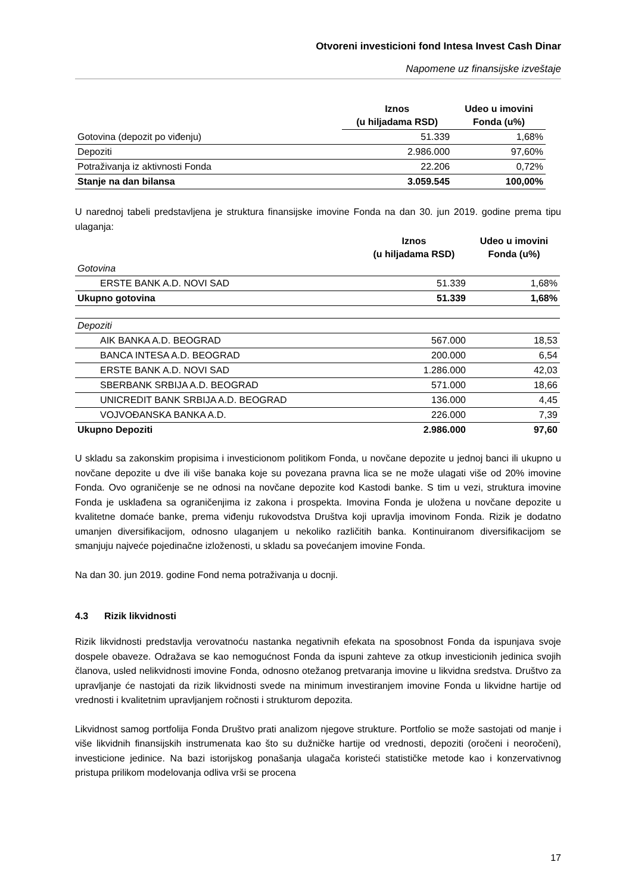Otvoreni investicioni fond Intesa Invest Cash Dinar
Napomene uz finansijske izveštaje
| | Iznos (u hiljadama RSD) | Udeo u imovini Fonda (u%) |
| --- | --- | --- |
| Gotovina (depozit po viđenju) | 51.339 | 1,68% |
| Depoziti | 2.986.000 | 97,60% |
| Potraživanja iz aktivnosti Fonda | 22.206 | 0,72% |
| Stanje na dan bilansa | 3.059.545 | 100,00% |
U narednoj tabeli predstavljena je struktura finansijske imovine Fonda na dan 30. jun 2019. godine prema tipu ulaganja:
| | Iznos (u hiljadama RSD) | Udeo u imovini Fonda (u%) |
| --- | --- | --- |
| Gotovina | | |
| ERSTE BANK A.D. NOVI SAD | 51.339 | 1,68% |
| Ukupno gotovina | 51.339 | 1,68% |
| Depoziti | | |
| AIK BANKA A.D. BEOGRAD | 567.000 | 18,53 |
| BANCA INTESA A.D. BEOGRAD | 200.000 | 6,54 |
| ERSTE BANK A.D. NOVI SAD | 1.286.000 | 42,03 |
| SBERBANK SRBIJA A.D. BEOGRAD | 571.000 | 18,66 |
| UNICREDIT BANK SRBIJA A.D. BEOGRAD | 136.000 | 4,45 |
| VOJVOĐANSKA BANKA A.D. | 226.000 | 7,39 |
| Ukupno Depoziti | 2.986.000 | 97,60 |
U skladu sa zakonskim propisima i investicionom politikom Fonda, u novčane depozite u jednoj banci ili ukupno u novčane depozite u dve ili više banaka koje su povezana pravna lica se ne može ulagati više od 20% imovine Fonda. Ovo ograničenje se ne odnosi na novčane depozite kod Kastodi banke. S tim u vezi, struktura imovine Fonda je usklađena sa ograničenjima iz zakona i prospekta. Imovina Fonda je uložena u novčane depozite u kvalitetne domaće banke, prema viđenju rukovodstva Društva koji upravlja imovinom Fonda. Rizik je dodatno umanjen diversifikacijom, odnosno ulaganjem u nekoliko različitih banka. Kontinuiranom diversifikacijom se smanjuju najveće pojedinačne izloženosti, u skladu sa povećanjem imovine Fonda.
Na dan 30. jun 2019. godine Fond nema potraživanja u docnji.
4.3 Rizik likvidnosti
Rizik likvidnosti predstavlja verovatnoću nastanka negativnih efekata na sposobnost Fonda da ispunjava svoje dospele obaveze. Odražava se kao nemogućnost Fonda da ispuni zahteve za otkup investicionih jedinica svojih članova, usled nelikvidnosti imovine Fonda, odnosno otežanog pretvaranja imovine u likvidna sredstva. Društvo za upravljanje će nastojati da rizik likvidnosti svede na minimum investiranjem imovine Fonda u likvidne hartije od vrednosti i kvalitetnim upravljanjem ročnosti i strukturom depozita.
Likvidnost samog portfolija Fonda Društvo prati analizom njegove strukture. Portfolio se može sastojati od manje i više likvidnih finansijskih instrumenata kao što su dužničke hartije od vrednosti, depoziti (oročeni i neoročeni), investicione jedinice. Na bazi istorijskog ponašanja ulagača koristeći statističke metode kao i konzervativnog pristupa prilikom modelovanja odliva vrši se procena
17